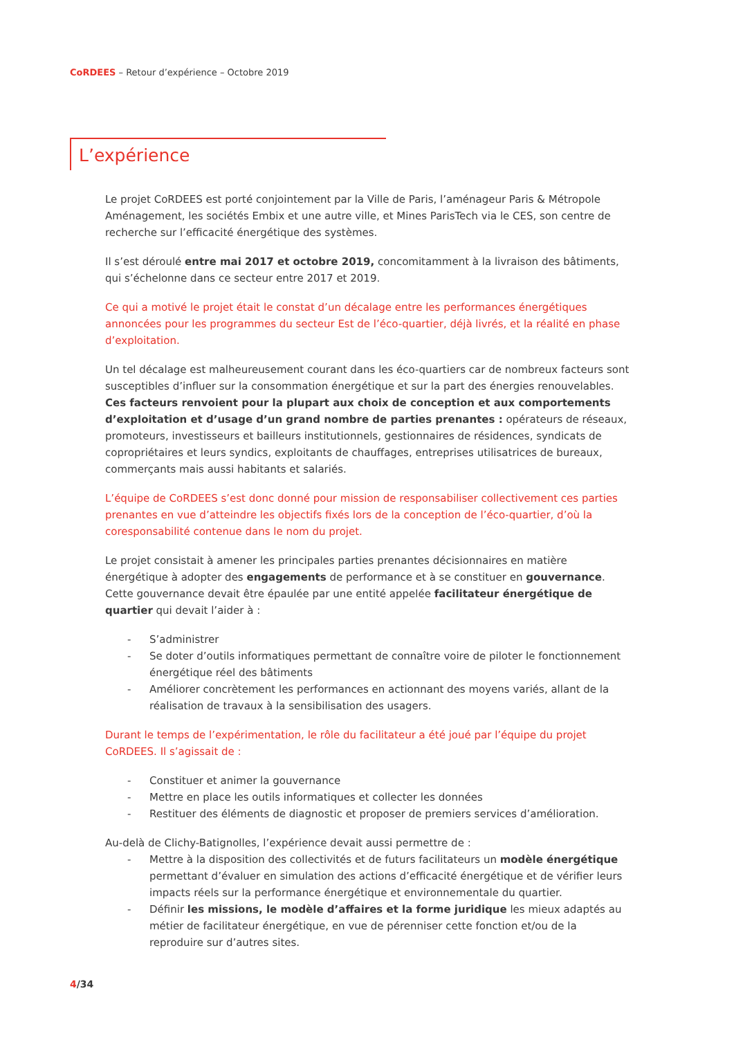CoRDEES – Retour d’expérience – Octobre 2019
L’expérience
Le projet CoRDEES est porté conjointement par la Ville de Paris, l’aménageur Paris & Métropole Aménagement, les sociétés Embix et une autre ville, et Mines ParisTech via le CES, son centre de recherche sur l’efficacité énergétique des systèmes.
Il s’est déroulé entre mai 2017 et octobre 2019, concomitamment à la livraison des bâtiments, qui s’échelonne dans ce secteur entre 2017 et 2019.
Ce qui a motivé le projet était le constat d’un décalage entre les performances énergétiques annoncées pour les programmes du secteur Est de l’éco-quartier, déjà livrés, et la réalité en phase d’exploitation.
Un tel décalage est malheureusement courant dans les éco-quartiers car de nombreux facteurs sont susceptibles d’influer sur la consommation énergétique et sur la part des énergies renouvelables. Ces facteurs renvoient pour la plupart aux choix de conception et aux comportements d’exploitation et d’usage d’un grand nombre de parties prenantes : opérateurs de réseaux, promoteurs, investisseurs et bailleurs institutionnels, gestionnaires de résidences, syndicats de copropriétaires et leurs syndics, exploitants de chauffages, entreprises utilisatrices de bureaux, commerçants mais aussi habitants et salariés.
L’équipe de CoRDEES s’est donc donné pour mission de responsabiliser collectivement ces parties prenantes en vue d’atteindre les objectifs fixés lors de la conception de l’éco-quartier, d’où la coresponsabilité contenue dans le nom du projet.
Le projet consistait à amener les principales parties prenantes décisionnaires en matière énergétique à adopter des engagements de performance et à se constituer en gouvernance. Cette gouvernance devait être épaulée par une entité appelée facilitateur énergétique de quartier qui devait l’aider à :
- S’administrer
- Se doter d’outils informatiques permettant de connaître voire de piloter le fonctionnement énergétique réel des bâtiments
- Améliorer concrètement les performances en actionnant des moyens variés, allant de la réalisation de travaux à la sensibilisation des usagers.
Durant le temps de l’expérimentation, le rôle du facilitateur a été joué par l’équipe du projet CoRDEES. Il s’agissait de :
- Constituer et animer la gouvernance
- Mettre en place les outils informatiques et collecter les données
- Restituer des éléments de diagnostic et proposer de premiers services d’amélioration.
Au-delà de Clichy-Batignolles, l’expérience devait aussi permettre de :
- Mettre à la disposition des collectivités et de futurs facilitateurs un modèle énergétique permettant d’évaluer en simulation des actions d’efficacité énergétique et de vérifier leurs impacts réels sur la performance énergétique et environnementale du quartier.
- Définir les missions, le modèle d’affaires et la forme juridique les mieux adaptés au métier de facilitateur énergétique, en vue de pérenniser cette fonction et/ou de la reproduire sur d’autres sites.
4/34